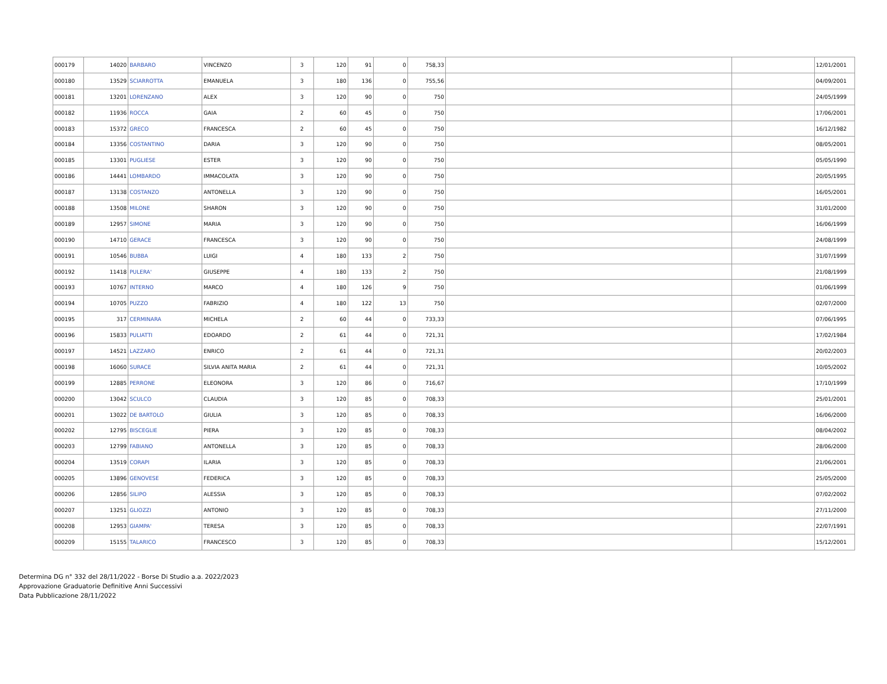| 000179 | 14020 | BARBARO | VINCENZO | 3 | 120 | 91 | 0 | 758,33 | | | 12/01/2001 |
| 000180 | 13529 | SCIARROTTA | EMANUELA | 3 | 180 | 136 | 0 | 755,56 | | | 04/09/2001 |
| 000181 | 13201 | LORENZANO | ALEX | 3 | 120 | 90 | 0 | 750 | | | 24/05/1999 |
| 000182 | 11936 | ROCCA | GAIA | 2 | 60 | 45 | 0 | 750 | | | 17/06/2001 |
| 000183 | 15372 | GRECO | FRANCESCA | 2 | 60 | 45 | 0 | 750 | | | 16/12/1982 |
| 000184 | 13356 | COSTANTINO | DARIA | 3 | 120 | 90 | 0 | 750 | | | 08/05/2001 |
| 000185 | 13301 | PUGLIESE | ESTER | 3 | 120 | 90 | 0 | 750 | | | 05/05/1990 |
| 000186 | 14441 | LOMBARDO | IMMACOLATA | 3 | 120 | 90 | 0 | 750 | | | 20/05/1995 |
| 000187 | 13138 | COSTANZO | ANTONELLA | 3 | 120 | 90 | 0 | 750 | | | 16/05/2001 |
| 000188 | 13508 | MILONE | SHARON | 3 | 120 | 90 | 0 | 750 | | | 31/01/2000 |
| 000189 | 12957 | SIMONE | MARIA | 3 | 120 | 90 | 0 | 750 | | | 16/06/1999 |
| 000190 | 14710 | GERACE | FRANCESCA | 3 | 120 | 90 | 0 | 750 | | | 24/08/1999 |
| 000191 | 10546 | BUBBA | LUIGI | 4 | 180 | 133 | 2 | 750 | | | 31/07/1999 |
| 000192 | 11418 | PULERA' | GIUSEPPE | 4 | 180 | 133 | 2 | 750 | | | 21/08/1999 |
| 000193 | 10767 | INTERNO | MARCO | 4 | 180 | 126 | 9 | 750 | | | 01/06/1999 |
| 000194 | 10705 | PUZZO | FABRIZIO | 4 | 180 | 122 | 13 | 750 | | | 02/07/2000 |
| 000195 | 317 | CERMINARA | MICHELA | 2 | 60 | 44 | 0 | 733,33 | | | 07/06/1995 |
| 000196 | 15833 | PULIATTI | EDOARDO | 2 | 61 | 44 | 0 | 721,31 | | | 17/02/1984 |
| 000197 | 14521 | LAZZARO | ENRICO | 2 | 61 | 44 | 0 | 721,31 | | | 20/02/2003 |
| 000198 | 16060 | SURACE | SILVIA ANITA MARIA | 2 | 61 | 44 | 0 | 721,31 | | | 10/05/2002 |
| 000199 | 12885 | PERRONE | ELEONORA | 3 | 120 | 86 | 0 | 716,67 | | | 17/10/1999 |
| 000200 | 13042 | SCULCO | CLAUDIA | 3 | 120 | 85 | 0 | 708,33 | | | 25/01/2001 |
| 000201 | 13022 | DE BARTOLO | GIULIA | 3 | 120 | 85 | 0 | 708,33 | | | 16/06/2000 |
| 000202 | 12795 | BISCEGLIE | PIERA | 3 | 120 | 85 | 0 | 708,33 | | | 08/04/2002 |
| 000203 | 12799 | FABIANO | ANTONELLA | 3 | 120 | 85 | 0 | 708,33 | | | 28/06/2000 |
| 000204 | 13519 | CORAPI | ILARIA | 3 | 120 | 85 | 0 | 708,33 | | | 21/06/2001 |
| 000205 | 13896 | GENOVESE | FEDERICA | 3 | 120 | 85 | 0 | 708,33 | | | 25/05/2000 |
| 000206 | 12856 | SILIPO | ALESSIA | 3 | 120 | 85 | 0 | 708,33 | | | 07/02/2002 |
| 000207 | 13251 | GLIOZZI | ANTONIO | 3 | 120 | 85 | 0 | 708,33 | | | 27/11/2000 |
| 000208 | 12953 | GIAMPA' | TERESA | 3 | 120 | 85 | 0 | 708,33 | | | 22/07/1991 |
| 000209 | 15155 | TALARICO | FRANCESCO | 3 | 120 | 85 | 0 | 708,33 | | | 15/12/2001 |
Determina DG n° 332 del 28/11/2022 - Borse Di Studio a.a. 2022/2023
Approvazione Graduatorie Definitive Anni Successivi
Data Pubblicazione 28/11/2022